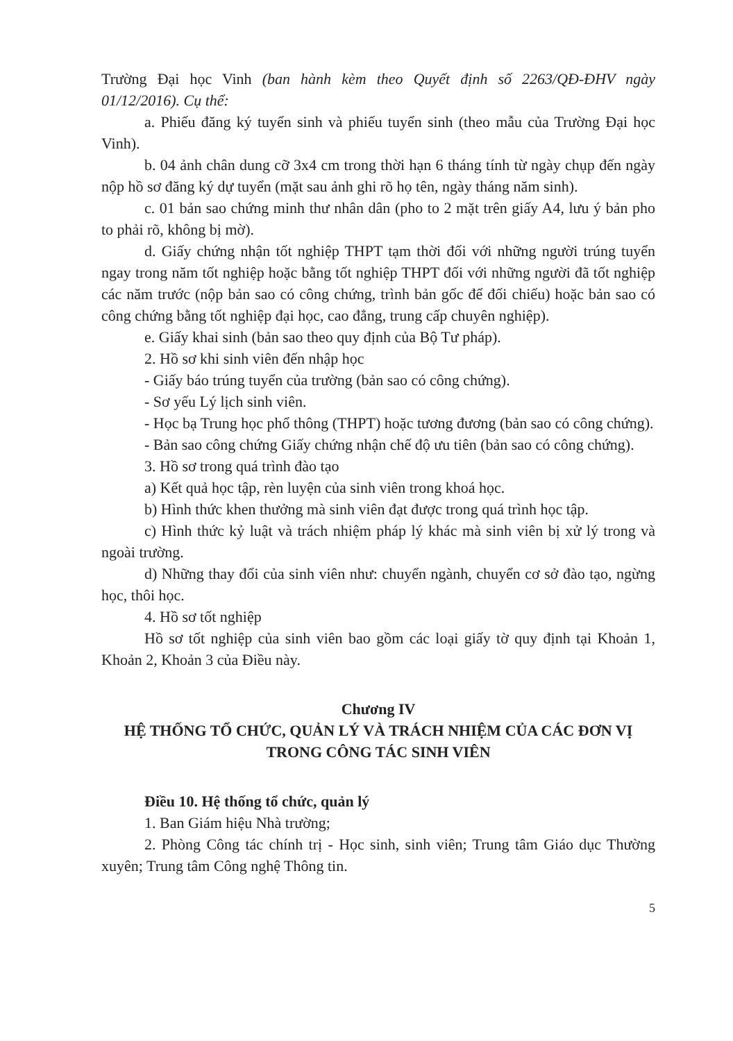Trường Đại học Vinh (ban hành kèm theo Quyết định số 2263/QĐ-ĐHV ngày 01/12/2016). Cụ thể:
a. Phiếu đăng ký tuyển sinh và phiếu tuyển sinh (theo mẫu của Trường Đại học Vinh).
b. 04 ảnh chân dung cỡ 3x4 cm trong thời hạn 6 tháng tính từ ngày chụp đến ngày nộp hồ sơ đăng ký dự tuyển (mặt sau ảnh ghi rõ họ tên, ngày tháng năm sinh).
c. 01 bản sao chứng minh thư nhân dân (pho to 2 mặt trên giấy A4, lưu ý bản pho to phải rõ, không bị mờ).
d. Giấy chứng nhận tốt nghiệp THPT tạm thời đối với những người trúng tuyển ngay trong năm tốt nghiệp hoặc bằng tốt nghiệp THPT đối với những người đã tốt nghiệp các năm trước (nộp bản sao có công chứng, trình bản gốc để đối chiếu) hoặc bản sao có công chứng bằng tốt nghiệp đại học, cao đẳng, trung cấp chuyên nghiệp).
e. Giấy khai sinh (bản sao theo quy định của Bộ Tư pháp).
2. Hồ sơ khi sinh viên đến nhập học
- Giấy báo trúng tuyển của trường (bản sao có công chứng).
- Sơ yếu Lý lịch sinh viên.
- Học bạ Trung học phổ thông (THPT) hoặc tương đương (bản sao có công chứng).
- Bản sao công chứng Giấy chứng nhận chế độ ưu tiên (bản sao có công chứng).
3. Hồ sơ trong quá trình đào tạo
a) Kết quả học tập, rèn luyện của sinh viên trong khoá học.
b) Hình thức khen thưởng mà sinh viên đạt được trong quá trình học tập.
c) Hình thức kỷ luật và trách nhiệm pháp lý khác mà sinh viên bị xử lý trong và ngoài trường.
d) Những thay đổi của sinh viên như: chuyển ngành, chuyển cơ sở đào tạo, ngừng học, thôi học.
4. Hồ sơ tốt nghiệp
Hồ sơ tốt nghiệp của sinh viên bao gồm các loại giấy tờ quy định tại Khoản 1, Khoản 2, Khoản 3 của Điều này.
Chương IV
HỆ THỐNG TỔ CHỨC, QUẢN LÝ VÀ TRÁCH NHIỆM CỦA CÁC ĐƠN VỊ TRONG CÔNG TÁC SINH VIÊN
Điều 10. Hệ thống tổ chức, quản lý
1. Ban Giám hiệu Nhà trường;
2. Phòng Công tác chính trị - Học sinh, sinh viên; Trung tâm Giáo dục Thường xuyên; Trung tâm Công nghệ Thông tin.
5